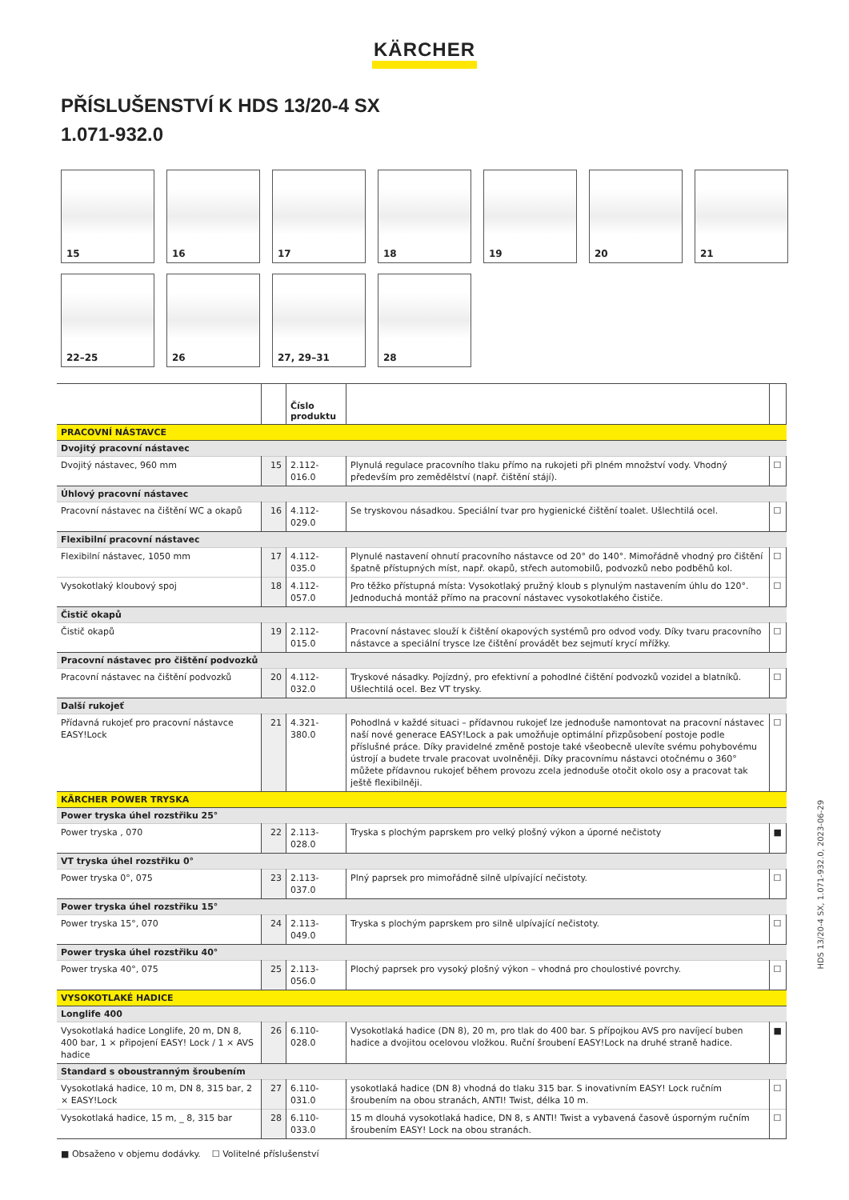KÄRCHER
PŘÍSLUŠENSTVÍ K HDS 13/20-4 SX
1.071-932.0
15
16
17
18
19
20
21
22–25
26
27, 29–31
28
| | | Číslo produktu | | |
| --- | --- | --- | --- | --- |
| PRACOVNÍ NÁSTAVCE | | | | |
| Dvojitý pracovní nástavec | | | | |
| Dvojitý nástavec, 960 mm | 15 | 2.112-016.0 | Plynulá regulace pracovního tlaku přímo na rukojeti při plném množství vody. Vhodný především pro zemědělství (např. čištění stájí). | ☐ |
| Úhlový pracovní nástavec | | | | |
| Pracovní nástavec na čištění WC a okapů | 16 | 4.112-029.0 | Se tryskovou násadkou. Speciální tvar pro hygienické čištění toalet. Ušlechtilá ocel. | ☐ |
| Flexibilní pracovní nástavec | | | | |
| Flexibilní nástavec, 1050 mm | 17 | 4.112-035.0 | Plynulé nastavení ohnutí pracovního nástavce od 20° do 140°. Mimořádně vhodný pro čištění špatně přístupných míst, např. okapů, střech automobilů, podvozků nebo podběhů kol. | ☐ |
| Vysokotlaký kloubový spoj | 18 | 4.112-057.0 | Pro těžko přístupná místa: Vysokotlaký pružný kloub s plynulým nastavením úhlu do 120°. Jednoduchá montáž přímo na pracovní nástavec vysokotlakého čističe. | ☐ |
| Čistič okapů | | | | |
| Čistič okapů | 19 | 2.112-015.0 | Pracovní nástavec slouží k čištění okapových systémů pro odvod vody. Díky tvaru pracovního nástavce a speciální trysce lze čištění provádět bez sejmutí krycí mřížky. | ☐ |
| Pracovní nástavec pro čištění podvozků | | | | |
| Pracovní nástavec na čištění podvozků | 20 | 4.112-032.0 | Tryskové násadky. Pojízdný, pro efektivní a pohodlné čištění podvozků vozidel a blatníků. Ušlechtilá ocel. Bez VT trysky. | ☐ |
| Další rukojeť | | | | |
| Přídavná rukojeť pro pracovní nástavce EASY!Lock | 21 | 4.321-380.0 | Pohodlná v každé situaci – přídavnou rukojeť lze jednoduše namontovat na pracovní nástavec naší nové generace EASY!Lock a pak umožňuje optimální přizpůsobení postoje podle příslušné práce. Díky pravidelné změně postoje také všeobecně ulevíte svému pohybovému ústrojí a budete trvale pracovat uvolněněji. Díky pracovnímu nástavci otočnému o 360° můžete přídavnou rukojeť během provozu zcela jednoduše otočit okolo osy a pracovat tak ještě flexibilněji. | ☐ |
| KÄRCHER POWER TRYSKA | | | | |
| Power tryska úhel rozstřiku 25° | | | | |
| Power tryska , 070 | 22 | 2.113-028.0 | Tryska s plochým paprskem pro velký plošný výkon a úporné nečistoty | ■ |
| VT tryska úhel rozstřiku 0° | | | | |
| Power tryska 0°, 075 | 23 | 2.113-037.0 | Plný paprsek pro mimořádně silně ulpívající nečistoty. | ☐ |
| Power tryska úhel rozstřiku 15° | | | | |
| Power tryska 15°, 070 | 24 | 2.113-049.0 | Tryska s plochým paprskem pro silně ulpívající nečistoty. | ☐ |
| Power tryska úhel rozstřiku 40° | | | | |
| Power tryska 40°, 075 | 25 | 2.113-056.0 | Plochý paprsek pro vysoký plošný výkon – vhodná pro choulostivé povrchy. | ☐ |
| VYSOKOTLAKÉ HADICE | | | | |
| Longlife 400 | | | | |
| Vysokotlaká hadice Longlife, 20 m, DN 8, 400 bar, 1 × připojení EASY! Lock / 1 × AVS hadice | 26 | 6.110-028.0 | Vysokotlaká hadice (DN 8), 20 m, pro tlak do 400 bar. S přípojkou AVS pro navíjecí buben hadice a dvojitou ocelovou vložkou. Ruční šroubení EASY!Lock na druhé straně hadice. | ■ |
| Standard s oboustranným šroubením | | | | |
| Vysokotlaká hadice, 10 m, DN 8, 315 bar, 2 × EASY!Lock | 27 | 6.110-031.0 | ysokotlaká hadice (DN 8) vhodná do tlaku 315 bar. S inovativním EASY! Lock ručním šroubením na obou stranách, ANTI! Twist, délka 10 m. | ☐ |
| Vysokotlaká hadice, 15 m, _ 8, 315 bar | 28 | 6.110-033.0 | 15 m dlouhá vysokotlaká hadice, DN 8, s ANTI! Twist a vybavená časově úsporným ručním šroubením EASY! Lock na obou stranách. | ☐ |
■ Obsaženo v objemu dodávky. ☐ Volitelné příslušenství
HDS 13/20-4 SX, 1.071-932.0, 2023-06-29